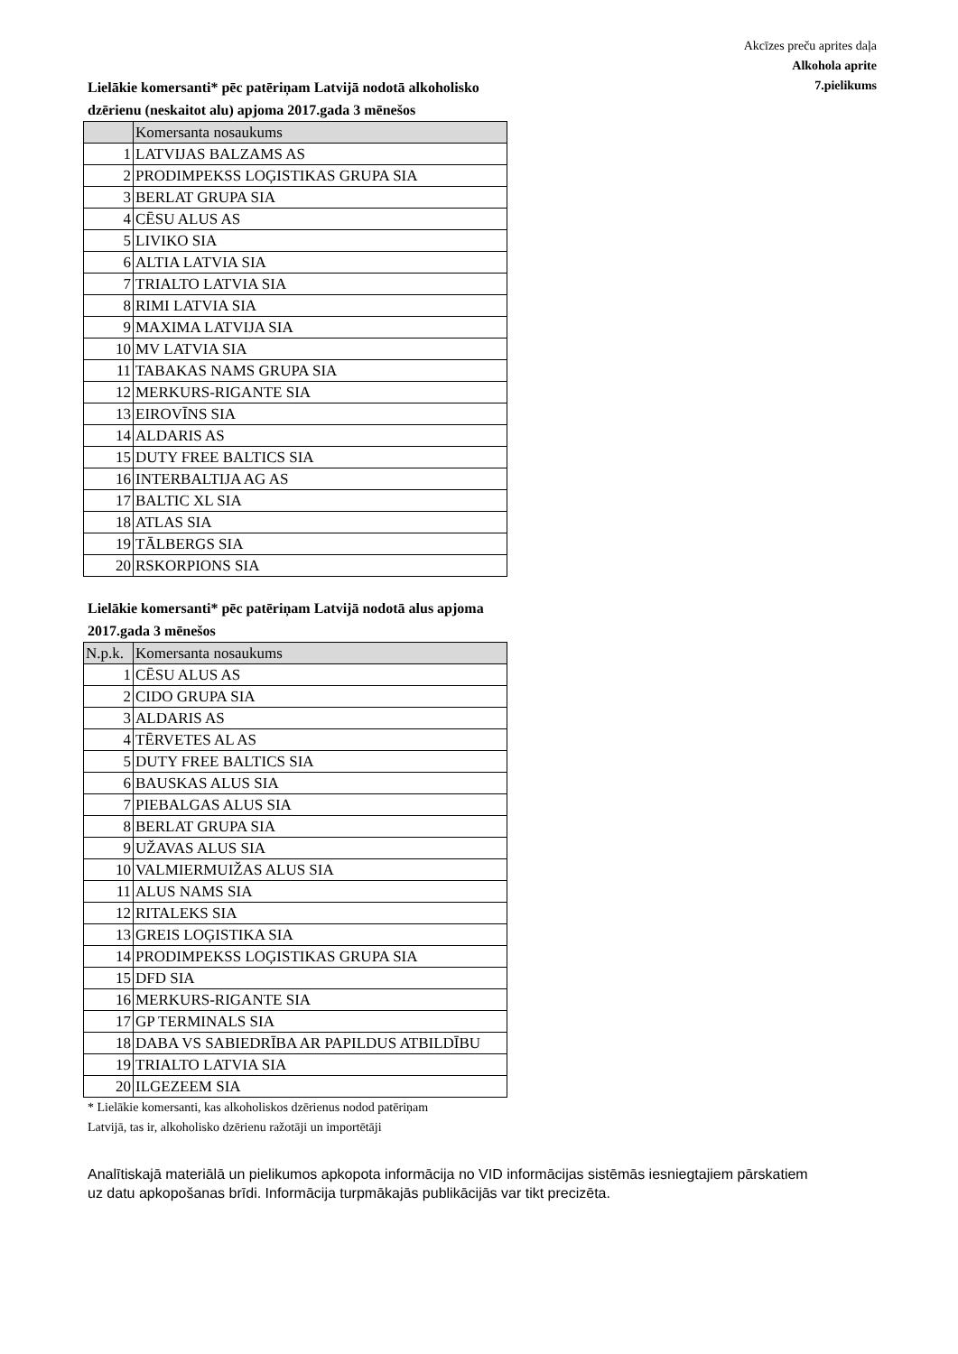Akcīzes preču aprites daļa
Alkohola aprite
7.pielikums
Lielākie komersanti* pēc patēriņam Latvijā nodotā alkoholisko dzērienu (neskaitot alu) apjoma 2017.gada 3 mēnešos
| | Komersanta nosaukums |
| --- | --- |
| 1 | LATVIJAS BALZAMS AS |
| 2 | PRODIMPEKSS LOĢISTIKAS GRUPA SIA |
| 3 | BERLAT GRUPA SIA |
| 4 | CĒSU ALUS AS |
| 5 | LIVIKO SIA |
| 6 | ALTIA LATVIA SIA |
| 7 | TRIALTO LATVIA SIA |
| 8 | RIMI LATVIA SIA |
| 9 | MAXIMA LATVIJA SIA |
| 10 | MV LATVIA SIA |
| 11 | TABAKAS NAMS GRUPA SIA |
| 12 | MERKURS-RIGANTE SIA |
| 13 | EIROVĪNS SIA |
| 14 | ALDARIS AS |
| 15 | DUTY FREE BALTICS SIA |
| 16 | INTERBALTIJA AG AS |
| 17 | BALTIC XL SIA |
| 18 | ATLAS SIA |
| 19 | TĀLBERGS SIA |
| 20 | RSKORPIONS SIA |
Lielākie komersanti* pēc patēriņam Latvijā nodotā alus apjoma 2017.gada 3 mēnešos
| N.p.k. | Komersanta nosaukums |
| --- | --- |
| 1 | CĒSU ALUS AS |
| 2 | CIDO GRUPA SIA |
| 3 | ALDARIS AS |
| 4 | TĒRVETES AL AS |
| 5 | DUTY FREE BALTICS SIA |
| 6 | BAUSKAS ALUS SIA |
| 7 | PIEBALGAS ALUS SIA |
| 8 | BERLAT GRUPA SIA |
| 9 | UŽAVAS ALUS SIA |
| 10 | VALMIERMUIŽAS ALUS SIA |
| 11 | ALUS NAMS SIA |
| 12 | RITALEKS SIA |
| 13 | GREIS LOĢISTIKA SIA |
| 14 | PRODIMPEKSS LOĢISTIKAS GRUPA SIA |
| 15 | DFD SIA |
| 16 | MERKURS-RIGANTE SIA |
| 17 | GP TERMINALS SIA |
| 18 | DABA VS SABIEDRĪBA AR PAPILDUS ATBILDĪBU |
| 19 | TRIALTO LATVIA SIA |
| 20 | ILGEZEEM SIA |
* Lielākie komersanti, kas alkoholiskos dzērienus nodod patēriņam Latvijā, tas ir, alkoholisko dzērienu ražotāji un importētāji
Analītiskajā materiālā un pielikumos apkopota informācija no VID informācijas sistēmās iesniegtajiem pārskatiem
uz datu apkopošanas brīdi. Informācija turpmākajās publikācijās var tikt precizēta.